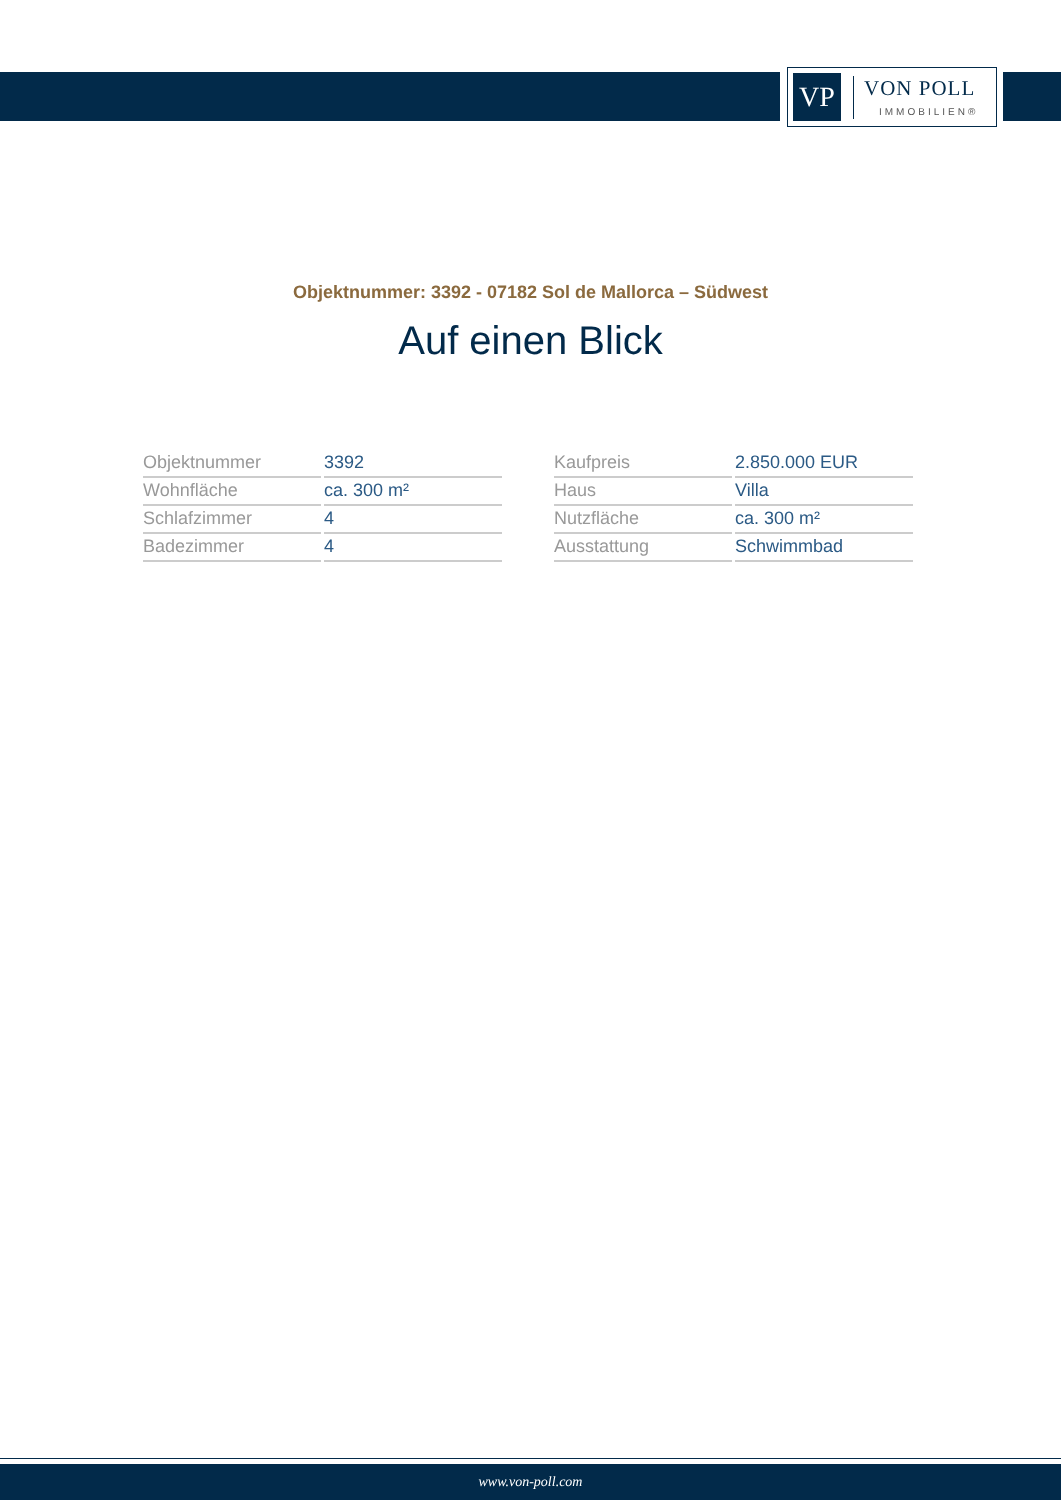VP
VON POLL
IMMOBILIEN®
Objektnummer: 3392 - 07182 Sol de Mallorca – Südwest
Auf einen Blick
| Objektnummer | 3392 |
| Wohnfläche | ca. 300 m² |
| Schlafzimmer | 4 |
| Badezimmer | 4 |
| Kaufpreis | 2.850.000 EUR |
| Haus | Villa |
| Nutzfläche | ca. 300 m² |
| Ausstattung | Schwimmbad |
www.von-poll.com